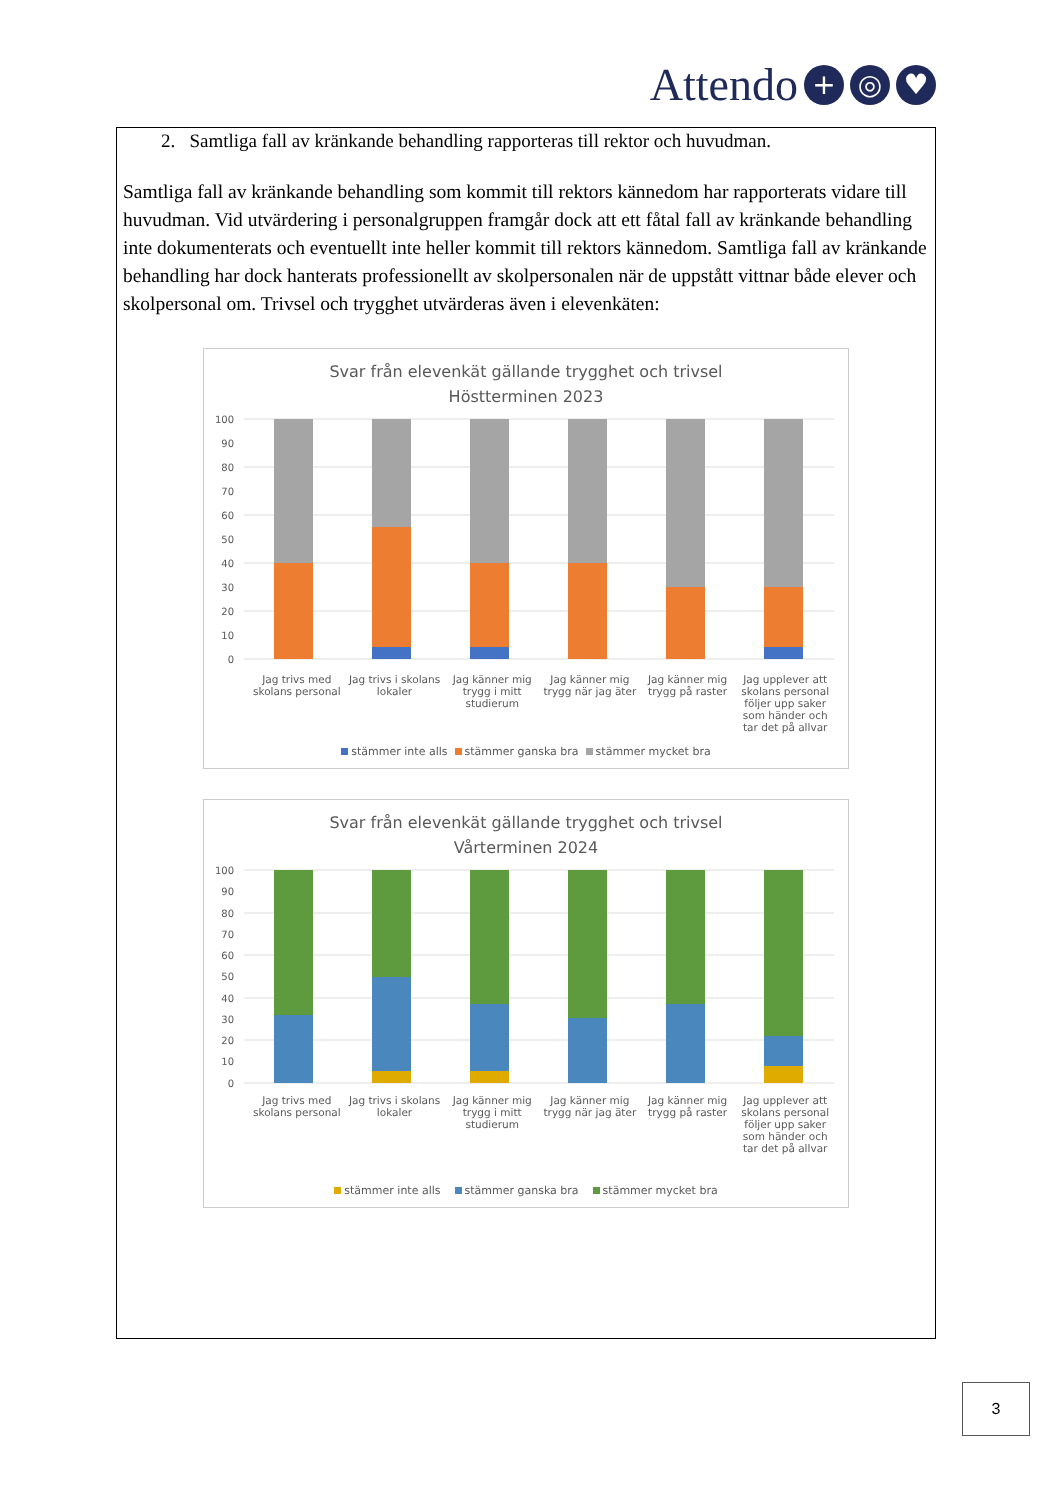Attendo + ◎ ♥
2. Samtliga fall av kränkande behandling rapporteras till rektor och huvudman.
Samtliga fall av kränkande behandling som kommit till rektors kännedom har rapporterats vidare till huvudman. Vid utvärdering i personalgruppen framgår dock att ett fåtal fall av kränkande behandling inte dokumenterats och eventuellt inte heller kommit till rektors kännedom. Samtliga fall av kränkande behandling har dock hanterats professionellt av skolpersonalen när de uppstått vittnar både elever och skolpersonal om. Trivsel och trygghet utvärderas även i elevenkäten:
Svar från elevenkät gällande trygghet och trivsel
Höstterminen 2023
100
90
80
70
60
50
40
30
20
10
0
Jag trivs med skolans personal Jag trivs i skolans lokaler Jag känner mig trygg i mitt studierum
Jag känner mig trygg när jag äter
Jag känner mig trygg på raster Jag upplever att skolans personal följer upp saker som händer och tar det på allvar
stämmer inte alls stämmer ganska bra stämmer mycket bra
Svar från elevenkät gällande trygghet och trivsel
Vårterminen 2024
100
90
80
70
60
50
40
30
20
10
0
Jag trivs med skolans personal Jag trivs i skolans lokaler Jag känner mig trygg i mitt studierum
Jag känner mig trygg när jag äter
Jag känner mig trygg på raster Jag upplever att skolans personal följer upp saker som händer och tar det på allvar
stämmer inte alls stämmer ganska bra stämmer mycket bra
3